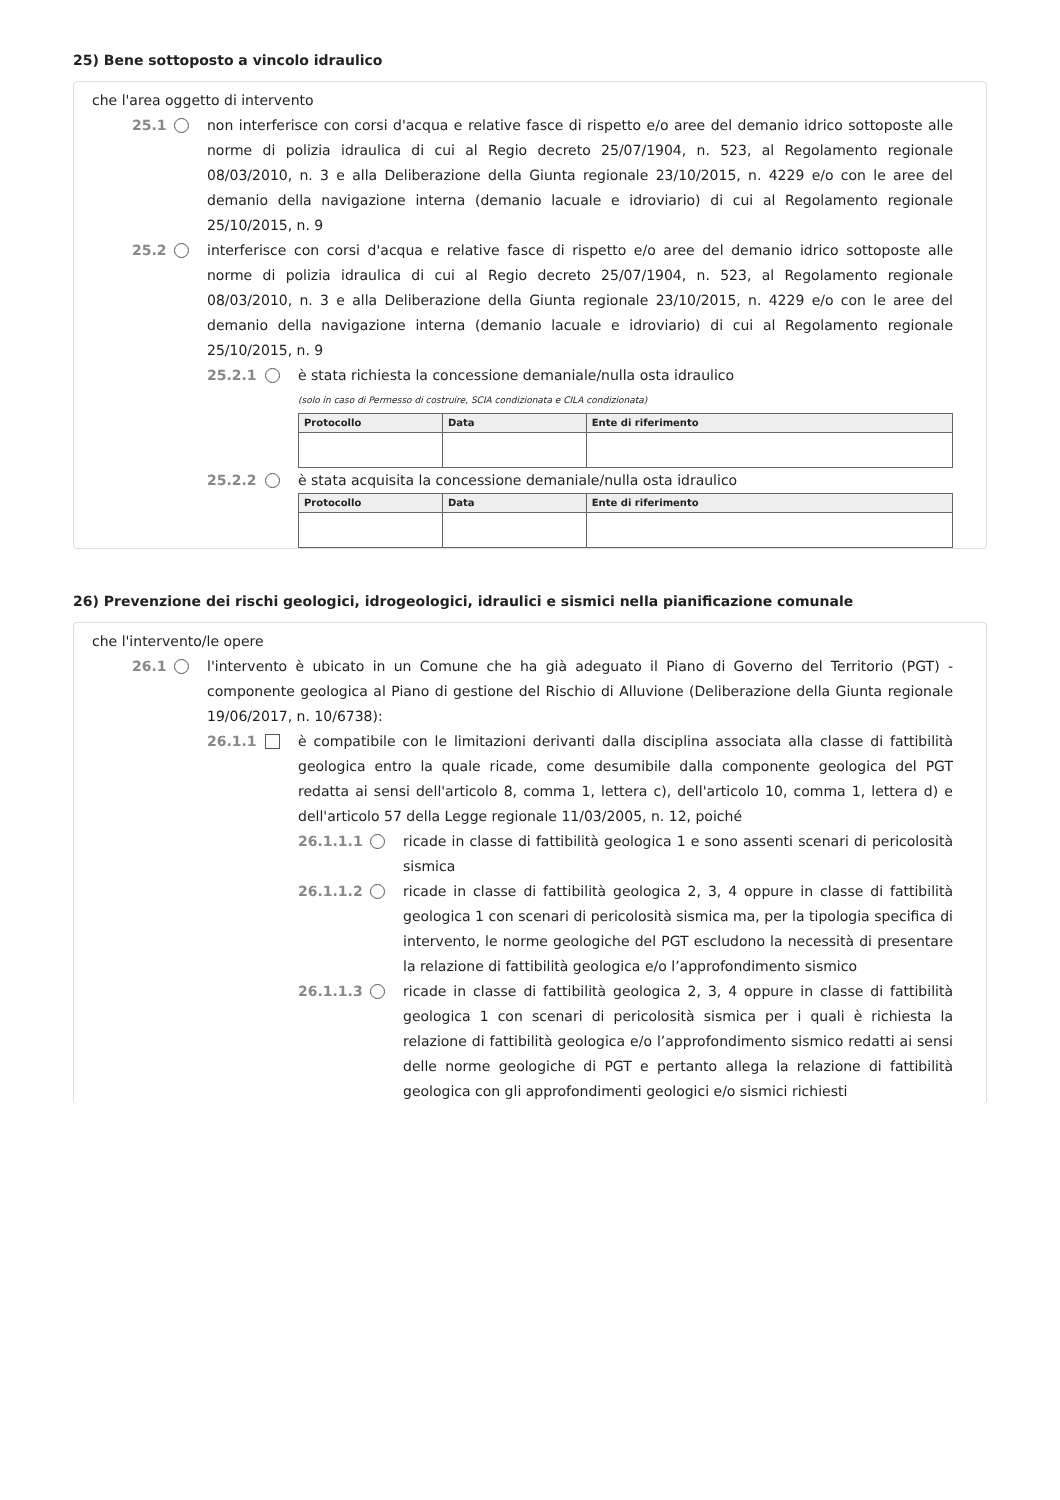25) Bene sottoposto a vincolo idraulico
che l'area oggetto di intervento
25.1
non interferisce con corsi d'acqua e relative fasce di rispetto e/o aree del demanio idrico sottoposte alle norme di polizia idraulica di cui al Regio decreto 25/07/1904, n. 523, al Regolamento regionale 08/03/2010, n. 3 e alla Deliberazione della Giunta regionale 23/10/2015, n. 4229 e/o con le aree del demanio della navigazione interna (demanio lacuale e idroviario) di cui al Regolamento regionale 25/10/2015, n. 9
25.2
interferisce con corsi d'acqua e relative fasce di rispetto e/o aree del demanio idrico sottoposte alle norme di polizia idraulica di cui al Regio decreto 25/07/1904, n. 523, al Regolamento regionale 08/03/2010, n. 3 e alla Deliberazione della Giunta regionale 23/10/2015, n. 4229 e/o con le aree del demanio della navigazione interna (demanio lacuale e idroviario) di cui al Regolamento regionale 25/10/2015, n. 9
25.2.1
è stata richiesta la concessione demaniale/nulla osta idraulico
(solo in caso di Permesso di costruire, SCIA condizionata e CILA condizionata)
| Protocollo | Data | Ente di riferimento |
| --- | --- | --- |
25.2.2
è stata acquisita la concessione demaniale/nulla osta idraulico
| Protocollo | Data | Ente di riferimento |
| --- | --- | --- |
26) Prevenzione dei rischi geologici, idrogeologici, idraulici e sismici nella pianificazione comunale
che l'intervento/le opere
26.1
l'intervento è ubicato in un Comune che ha già adeguato il Piano di Governo del Territorio (PGT) - componente geologica al Piano di gestione del Rischio di Alluvione (Deliberazione della Giunta regionale 19/06/2017, n. 10/6738):
26.1.1
è compatibile con le limitazioni derivanti dalla disciplina associata alla classe di fattibilità geologica entro la quale ricade, come desumibile dalla componente geologica del PGT redatta ai sensi dell'articolo 8, comma 1, lettera c), dell'articolo 10, comma 1, lettera d) e dell'articolo 57 della Legge regionale 11/03/2005, n. 12, poiché
26.1.1.1
ricade in classe di fattibilità geologica 1 e sono assenti scenari di pericolosità sismica
26.1.1.2
ricade in classe di fattibilità geologica 2, 3, 4 oppure in classe di fattibilità geologica 1 con scenari di pericolosità sismica ma, per la tipologia specifica di intervento, le norme geologiche del PGT escludono la necessità di presentare la relazione di fattibilità geologica e/o l’approfondimento sismico
26.1.1.3
ricade in classe di fattibilità geologica 2, 3, 4 oppure in classe di fattibilità geologica 1 con scenari di pericolosità sismica per i quali è richiesta la relazione di fattibilità geologica e/o l’approfondimento sismico redatti ai sensi delle norme geologiche di PGT e pertanto allega la relazione di fattibilità geologica con gli approfondimenti geologici e/o sismici richiesti